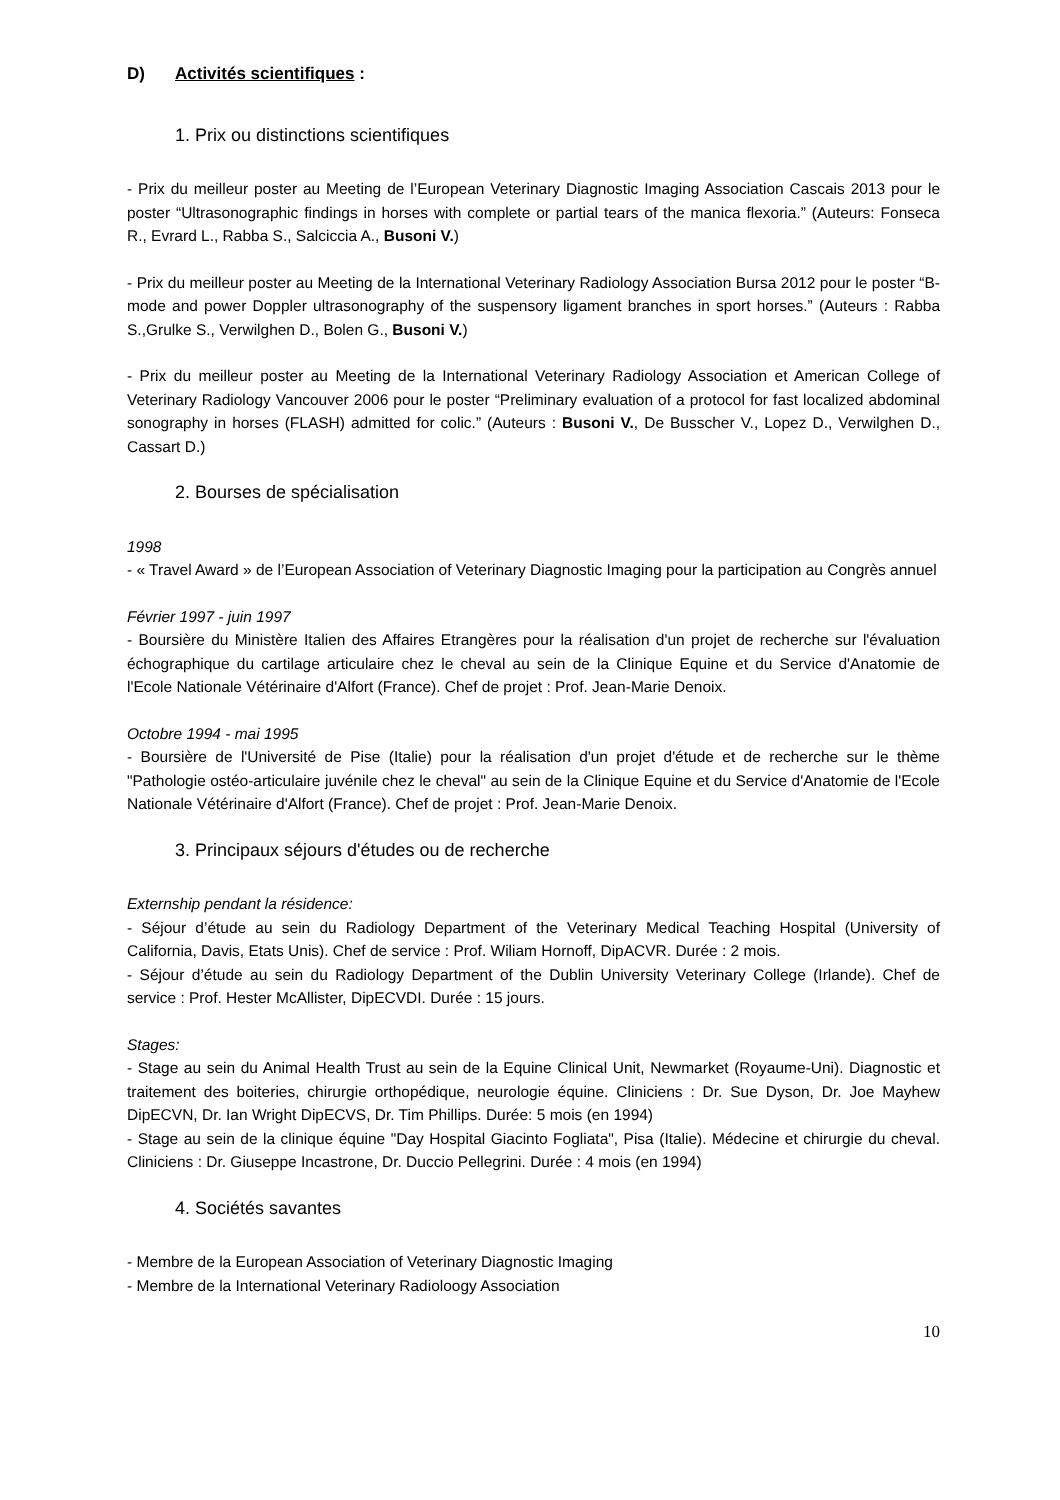D) Activités scientifiques :
1. Prix ou distinctions scientifiques
- Prix du meilleur poster au Meeting de l’European Veterinary Diagnostic Imaging Association Cascais 2013 pour le poster “Ultrasonographic findings in horses with complete or partial tears of the manica flexoria.” (Auteurs: Fonseca R., Evrard L., Rabba S., Salciccia A., Busoni V.)
- Prix du meilleur poster au Meeting de la International Veterinary Radiology Association Bursa 2012 pour le poster “B-mode and power Doppler ultrasonography of the suspensory ligament branches in sport horses.” (Auteurs : Rabba S.,Grulke S., Verwilghen D., Bolen G., Busoni V.)
- Prix du meilleur poster au Meeting de la International Veterinary Radiology Association et American College of Veterinary Radiology Vancouver 2006 pour le poster “Preliminary evaluation of a protocol for fast localized abdominal sonography in horses (FLASH) admitted for colic.” (Auteurs : Busoni V., De Busscher V., Lopez D., Verwilghen D., Cassart D.)
2. Bourses de spécialisation
1998
- « Travel Award » de l’European Association of Veterinary Diagnostic Imaging pour la participation au Congrès annuel
Février 1997 - juin 1997
- Boursière du Ministère Italien des Affaires Etrangères pour la réalisation d'un projet de recherche sur l'évaluation échographique du cartilage articulaire chez le cheval au sein de la Clinique Equine et du Service d'Anatomie de l'Ecole Nationale Vétérinaire d'Alfort (France). Chef de projet : Prof. Jean-Marie Denoix.
Octobre 1994 - mai 1995
- Boursière de l'Université de Pise (Italie) pour la réalisation d'un projet d'étude et de recherche sur le thème "Pathologie ostéo-articulaire juvénile chez le cheval" au sein de la Clinique Equine et du Service d'Anatomie de l'Ecole Nationale Vétérinaire d'Alfort (France). Chef de projet : Prof. Jean-Marie Denoix.
3. Principaux séjours d'études ou de recherche
Externship pendant la résidence:
- Séjour d’étude au sein du Radiology Department of the Veterinary Medical Teaching Hospital (University of California, Davis, Etats Unis). Chef de service : Prof. Wiliam Hornoff, DipACVR. Durée : 2 mois.
- Séjour d’étude au sein du Radiology Department of the Dublin University Veterinary College (Irlande). Chef de service : Prof. Hester McAllister, DipECVDI. Durée : 15 jours.
Stages:
- Stage au sein du Animal Health Trust au sein de la Equine Clinical Unit, Newmarket (Royaume-Uni). Diagnostic et traitement des boiteries, chirurgie orthopédique, neurologie équine. Cliniciens : Dr. Sue Dyson, Dr. Joe Mayhew DipECVN, Dr. Ian Wright DipECVS, Dr. Tim Phillips. Durée: 5 mois (en 1994)
- Stage au sein de la clinique équine "Day Hospital Giacinto Fogliata", Pisa (Italie). Médecine et chirurgie du cheval. Cliniciens : Dr. Giuseppe Incastrone, Dr. Duccio Pellegrini. Durée : 4 mois (en 1994)
4. Sociétés savantes
- Membre de la European Association of Veterinary Diagnostic Imaging
- Membre de la International Veterinary Radioloogy Association
10